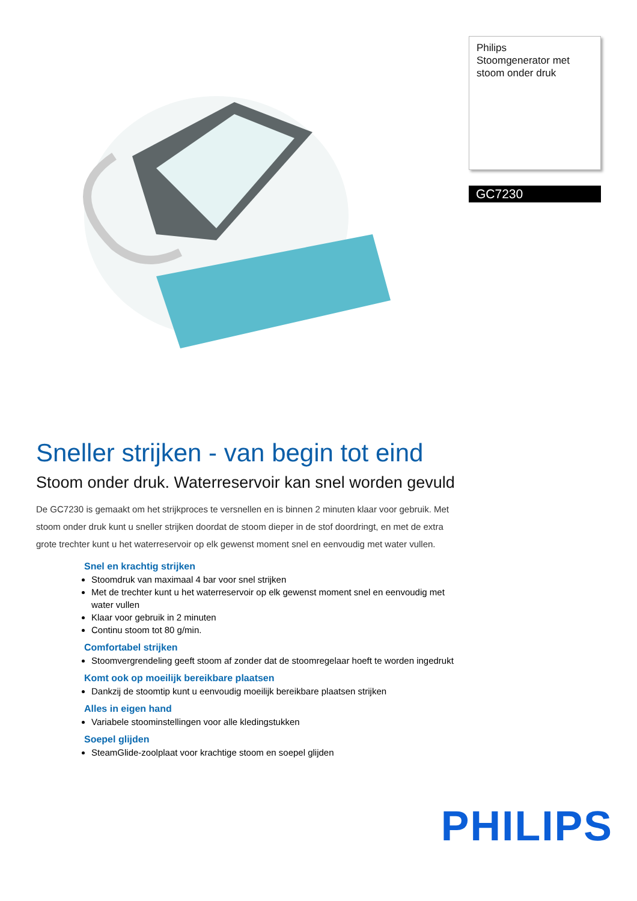Philips
Stoomgenerator met stoom onder druk
GC7230
Sneller strijken - van begin tot eind
Stoom onder druk. Waterreservoir kan snel worden gevuld
De GC7230 is gemaakt om het strijkproces te versnellen en is binnen 2 minuten klaar voor gebruik. Met stoom onder druk kunt u sneller strijken doordat de stoom dieper in de stof doordringt, en met de extra grote trechter kunt u het waterreservoir op elk gewenst moment snel en eenvoudig met water vullen.
Snel en krachtig strijken
Stoomdruk van maximaal 4 bar voor snel strijken
Met de trechter kunt u het waterreservoir op elk gewenst moment snel en eenvoudig met water vullen
Klaar voor gebruik in 2 minuten
Continu stoom tot 80 g/min.
Comfortabel strijken
Stoomvergrendeling geeft stoom af zonder dat de stoomregelaar hoeft te worden ingedrukt
Komt ook op moeilijk bereikbare plaatsen
Dankzij de stoomtip kunt u eenvoudig moeilijk bereikbare plaatsen strijken
Alles in eigen hand
Variabele stoominstellingen voor alle kledingstukken
Soepel glijden
SteamGlide-zoolplaat voor krachtige stoom en soepel glijden
PHILIPS